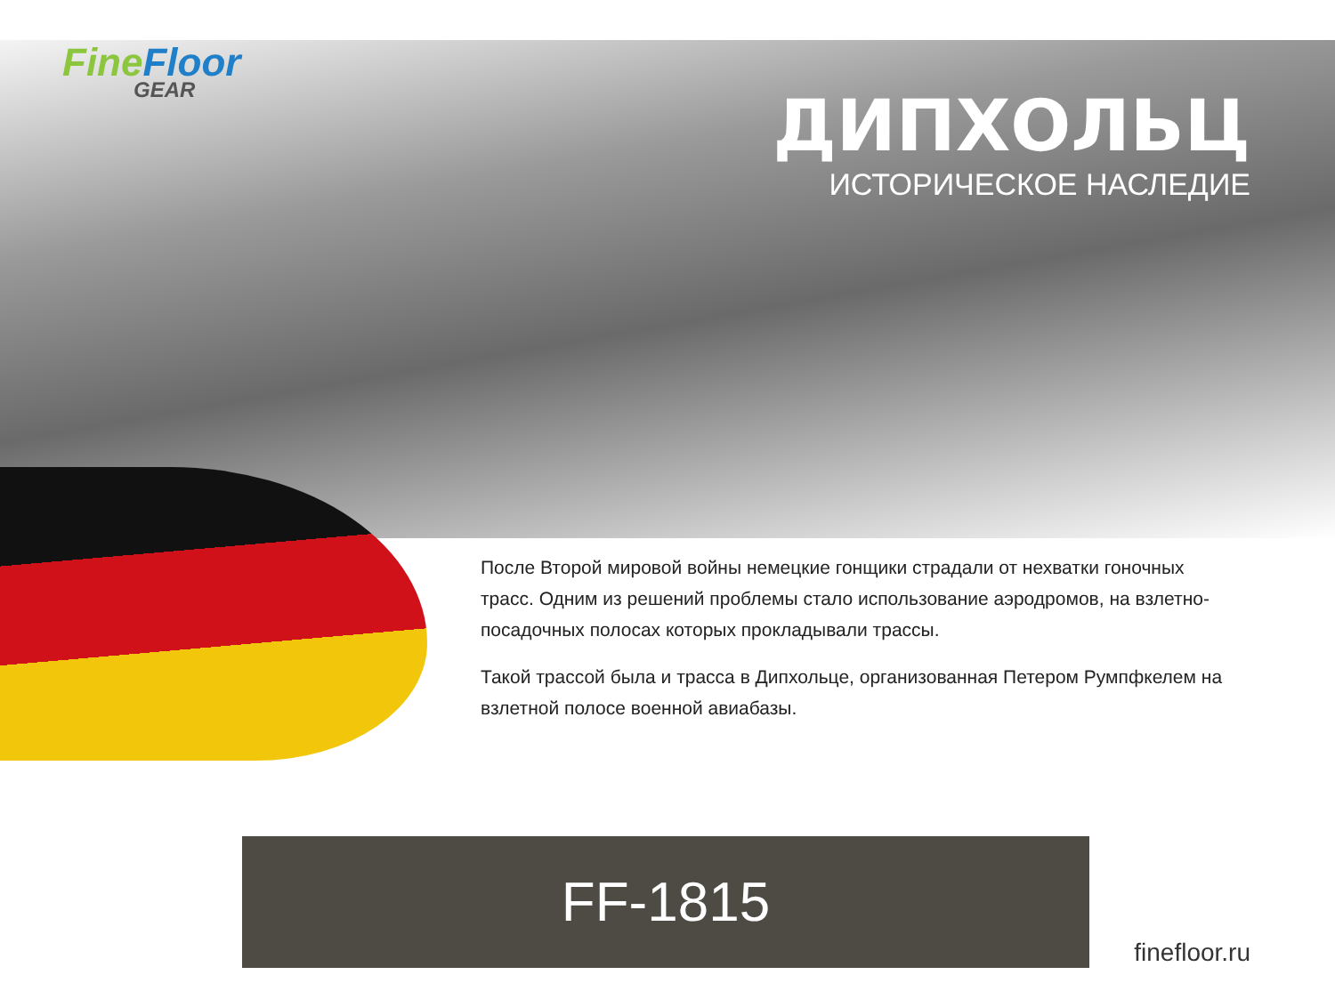Fine Floor
GEAR
ДИПХОЛЬЦ
ИСТОРИЧЕСКОЕ НАСЛЕДИЕ
После Второй мировой войны немецкие гонщики страдали от нехватки гоночных трасс. Одним из решений проблемы стало использование аэродромов, на взлетно-посадочных полосах которых прокладывали трассы.
Такой трассой была и трасса в Дипхольце, организованная Петером Румпфкелем на взлетной полосе военной авиабазы.
FF-1815
finefloor.ru